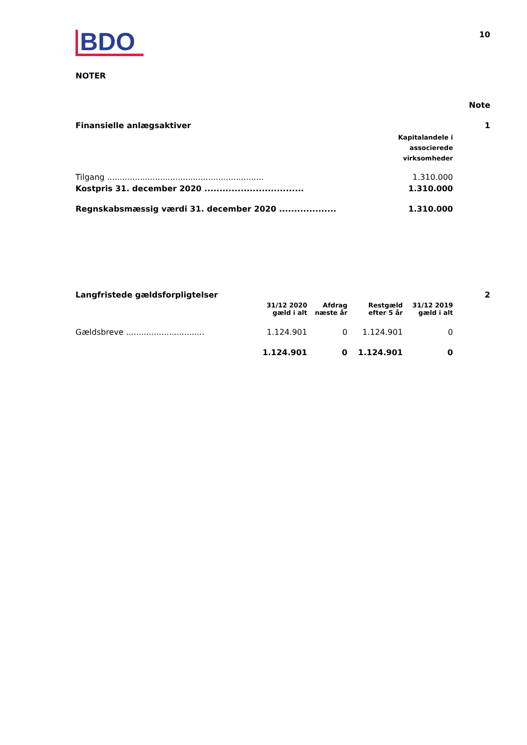BDO
10
NOTER
Note
| Finansielle anlægsaktiver | | 1 |
| | Kapitalandele i associerede virksomheder | |
| Tilgang .............................................................. | 1.310.000 | |
| Kostpris 31. december 2020 ................................. | 1.310.000 | |
| Regnskabsmæssig værdi 31. december 2020 ................... | 1.310.000 | |
| Langfristede gældsforpligtelser | | | | | 2 |
| | 31/12 2020 gæld i alt | Afdrag næste år | Restgæld efter 5 år | 31/12 2019 gæld i alt | |
| Gældsbreve ............................... | 1.124.901 | 0 | 1.124.901 | 0 | |
| | 1.124.901 | 0 | 1.124.901 | 0 | |